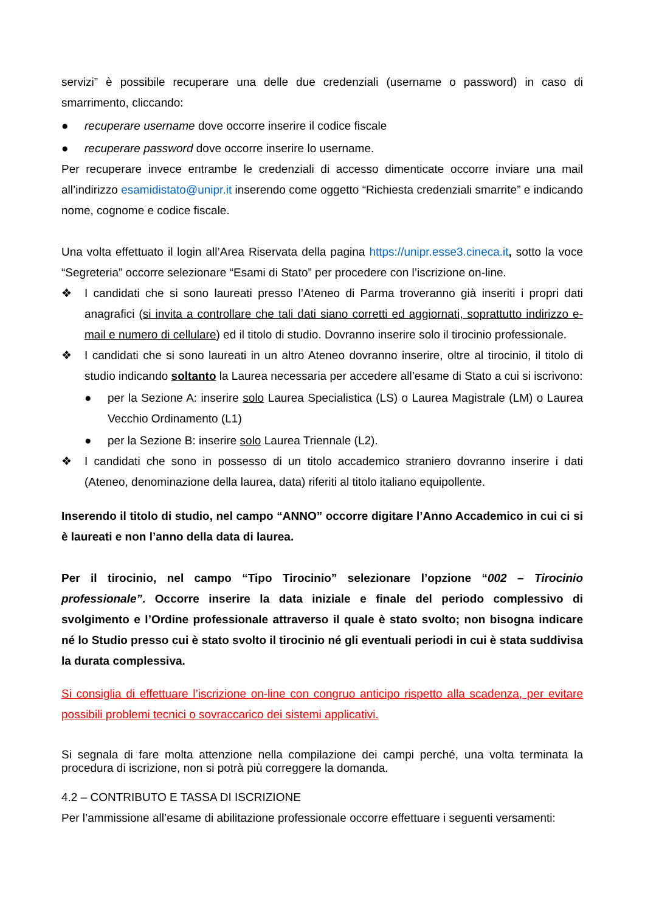servizi” è possibile recuperare una delle due credenziali (username o password) in caso di smarrimento, cliccando:
● recuperare username dove occorre inserire il codice fiscale
● recuperare password dove occorre inserire lo username.
Per recuperare invece entrambe le credenziali di accesso dimenticate occorre inviare una mail all’indirizzo esamidistato@unipr.it inserendo come oggetto “Richiesta credenziali smarrite” e indicando nome, cognome e codice fiscale.
Una volta effettuato il login all’Area Riservata della pagina https://unipr.esse3.cineca.it, sotto la voce “Segreteria” occorre selezionare “Esami di Stato” per procedere con l’iscrizione on-line.
❖ I candidati che si sono laureati presso l’Ateneo di Parma troveranno già inseriti i propri dati anagrafici (si invita a controllare che tali dati siano corretti ed aggiornati, soprattutto indirizzo e-mail e numero di cellulare) ed il titolo di studio. Dovranno inserire solo il tirocinio professionale.
❖ I candidati che si sono laureati in un altro Ateneo dovranno inserire, oltre al tirocinio, il titolo di studio indicando soltanto la Laurea necessaria per accedere all’esame di Stato a cui si iscrivono:
● per la Sezione A: inserire solo Laurea Specialistica (LS) o Laurea Magistrale (LM) o Laurea Vecchio Ordinamento (L1)
● per la Sezione B: inserire solo Laurea Triennale (L2).
❖ I candidati che sono in possesso di un titolo accademico straniero dovranno inserire i dati (Ateneo, denominazione della laurea, data) riferiti al titolo italiano equipollente.
Inserendo il titolo di studio, nel campo “ANNO” occorre digitare l’Anno Accademico in cui ci si è laureati e non l’anno della data di laurea.
Per il tirocinio, nel campo “Tipo Tirocinio” selezionare l’opzione “002 – Tirocinio professionale”. Occorre inserire la data iniziale e finale del periodo complessivo di svolgimento e l’Ordine professionale attraverso il quale è stato svolto; non bisogna indicare né lo Studio presso cui è stato svolto il tirocinio né gli eventuali periodi in cui è stata suddivisa la durata complessiva.
Si consiglia di effettuare l’iscrizione on-line con congruo anticipo rispetto alla scadenza, per evitare possibili problemi tecnici o sovraccarico dei sistemi applicativi.
Si segnala di fare molta attenzione nella compilazione dei campi perché, una volta terminata la procedura di iscrizione, non si potrà più correggere la domanda.
4.2 – CONTRIBUTO E TASSA DI ISCRIZIONE
Per l’ammissione all’esame di abilitazione professionale occorre effettuare i seguenti versamenti: